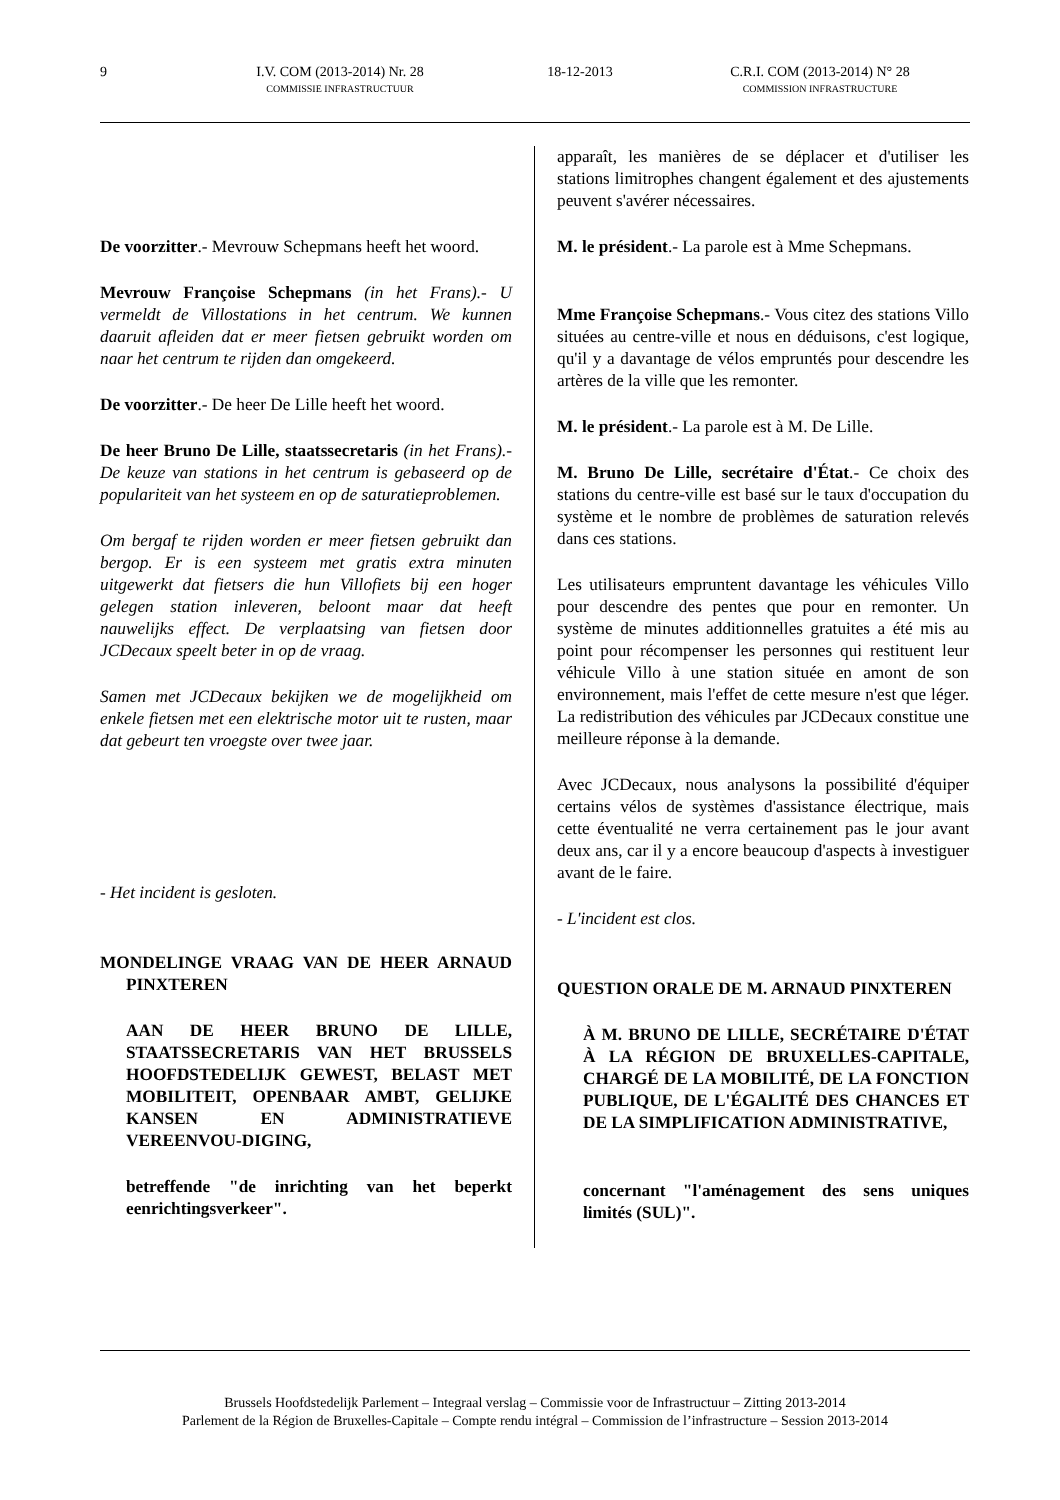9 I.V. COM (2013-2014) Nr. 28
COMMISSIE INFRASTRUCTUUR
18-12-2013 C.R.I. COM (2013-2014) N° 28
COMMISSION INFRASTRUCTURE
De voorzitter.- Mevrouw Schepmans heeft het woord.
Mevrouw Françoise Schepmans (in het Frans).- U vermeldt de Villostations in het centrum. We kunnen daaruit afleiden dat er meer fietsen gebruikt worden om naar het centrum te rijden dan omgekeerd.
De voorzitter.- De heer De Lille heeft het woord.
De heer Bruno De Lille, staatssecretaris (in het Frans).- De keuze van stations in het centrum is gebaseerd op de populariteit van het systeem en op de saturatieproblemen.
Om bergaf te rijden worden er meer fietsen gebruikt dan bergop. Er is een systeem met gratis extra minuten uitgewerkt dat fietsers die hun Villofiets bij een hoger gelegen station inleveren, beloont maar dat heeft nauwelijks effect. De verplaatsing van fietsen door JCDecaux speelt beter in op de vraag.
Samen met JCDecaux bekijken we de mogelijkheid om enkele fietsen met een elektrische motor uit te rusten, maar dat gebeurt ten vroegste over twee jaar.
- Het incident is gesloten.
MONDELINGE VRAAG VAN DE HEER ARNAUD PINXTEREN
AAN DE HEER BRUNO DE LILLE, STAATSSECRETARIS VAN HET BRUSSELS HOOFDSTEDELIJK GEWEST, BELAST MET MOBILITEIT, OPENBAAR AMBT, GELIJKE KANSEN EN ADMINISTRATIEVE VEREENVOU-DIGING,
betreffende "de inrichting van het beperkt eenrichtingsverkeer".
apparaît, les manières de se déplacer et d'utiliser les stations limitrophes changent également et des ajustements peuvent s'avérer nécessaires.
M. le président.- La parole est à Mme Schepmans.
Mme Françoise Schepmans.- Vous citez des stations Villo situées au centre-ville et nous en déduisons, c'est logique, qu'il y a davantage de vélos empruntés pour descendre les artères de la ville que les remonter.
M. le président.- La parole est à M. De Lille.
M. Bruno De Lille, secrétaire d'État.- Ce choix des stations du centre-ville est basé sur le taux d'occupation du système et le nombre de problèmes de saturation relevés dans ces stations.
Les utilisateurs empruntent davantage les véhicules Villo pour descendre des pentes que pour en remonter. Un système de minutes additionnelles gratuites a été mis au point pour récompenser les personnes qui restituent leur véhicule Villo à une station située en amont de son environnement, mais l'effet de cette mesure n'est que léger. La redistribution des véhicules par JCDecaux constitue une meilleure réponse à la demande.
Avec JCDecaux, nous analysons la possibilité d'équiper certains vélos de systèmes d'assistance électrique, mais cette éventualité ne verra certainement pas le jour avant deux ans, car il y a encore beaucoup d'aspects à investiguer avant de le faire.
- L'incident est clos.
QUESTION ORALE DE M. ARNAUD PINXTEREN
À M. BRUNO DE LILLE, SECRÉTAIRE D'ÉTAT À LA RÉGION DE BRUXELLES-CAPITALE, CHARGÉ DE LA MOBILITÉ, DE LA FONCTION PUBLIQUE, DE L'ÉGALITÉ DES CHANCES ET DE LA SIMPLIFICATION ADMINISTRATIVE,
concernant "l'aménagement des sens uniques limités (SUL)".
Brussels Hoofdstedelijk Parlement – Integraal verslag – Commissie voor de Infrastructuur – Zitting 2013-2014
Parlement de la Région de Bruxelles-Capitale – Compte rendu intégral – Commission de l’infrastructure – Session 2013-2014